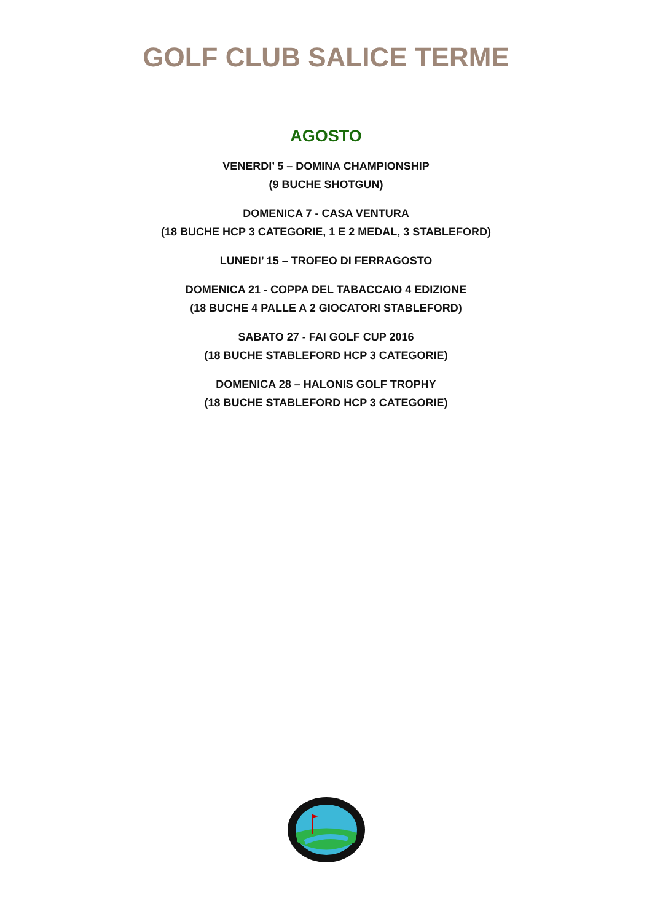GOLF CLUB SALICE TERME
AGOSTO
VENERDI’ 5 – DOMINA CHAMPIONSHIP
(9 BUCHE SHOTGUN)
DOMENICA 7 - CASA VENTURA
(18 BUCHE HCP 3 CATEGORIE, 1 E 2 MEDAL, 3 STABLEFORD)
LUNEDI’ 15 – TROFEO DI FERRAGOSTO
DOMENICA 21 - COPPA DEL TABACCAIO 4 EDIZIONE
(18 BUCHE 4 PALLE A 2 GIOCATORI STABLEFORD)
SABATO 27 - FAI GOLF CUP 2016
(18 BUCHE STABLEFORD HCP 3 CATEGORIE)
DOMENICA 28 – HALONIS GOLF TROPHY
(18 BUCHE STABLEFORD HCP 3 CATEGORIE)